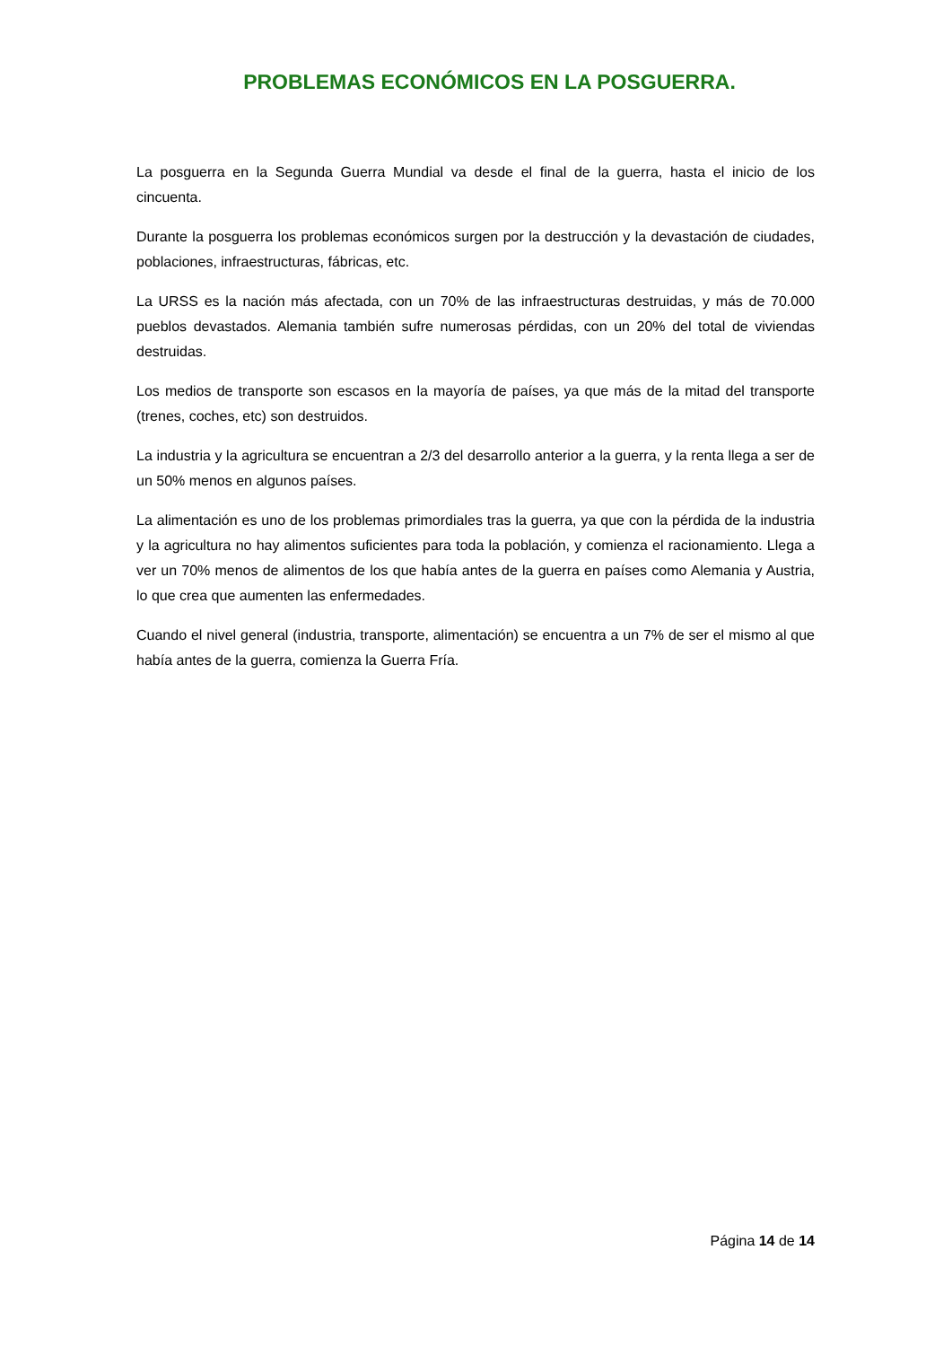PROBLEMAS ECONÓMICOS EN LA POSGUERRA.
La posguerra en la Segunda Guerra Mundial va desde el final de la guerra, hasta el inicio de los cincuenta.
Durante la posguerra los problemas económicos surgen por la destrucción y la devastación de ciudades, poblaciones, infraestructuras, fábricas, etc.
La URSS es la nación más afectada, con un 70% de las infraestructuras destruidas, y más de 70.000 pueblos devastados. Alemania también sufre numerosas pérdidas, con un 20% del total de viviendas destruidas.
Los medios de transporte son escasos en la mayoría de países, ya que más de la mitad del transporte (trenes, coches, etc) son destruidos.
La industria y la agricultura se encuentran a 2/3 del desarrollo anterior a la guerra, y la renta llega a ser de un 50% menos en algunos países.
La alimentación es uno de los problemas primordiales tras la guerra, ya que con la pérdida de la industria y la agricultura no hay alimentos suficientes para toda la población, y comienza el racionamiento. Llega a ver un 70% menos de alimentos de los que había antes de la guerra en países como Alemania y Austria, lo que crea que aumenten las enfermedades.
Cuando el nivel general (industria, transporte, alimentación) se encuentra a un 7% de ser el mismo al que había antes de la guerra, comienza la Guerra Fría.
Página 14 de 14